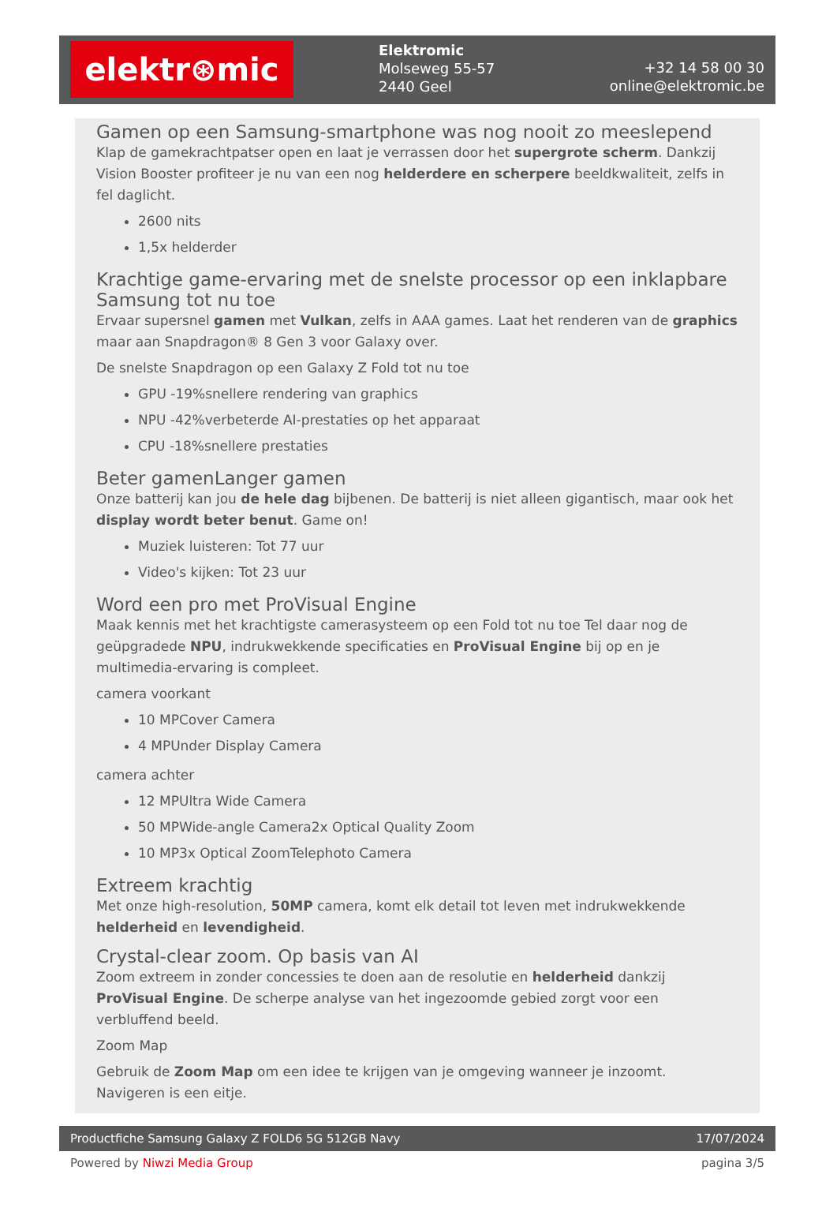elektr⊛mic
Elektromic
Molseweg 55-57
2440 Geel
+32 14 58 00 30
online@elektromic.be
Gamen op een Samsung-smartphone was nog nooit zo meeslepend
Klap de gamekrachtpatser open en laat je verrassen door het supergrote scherm. Dankzij Vision Booster profiteer je nu van een nog helderdere en scherpere beeldkwaliteit, zelfs in fel daglicht.
2600 nits
1,5x helderder
Krachtige game-ervaring met de snelste processor op een inklapbare Samsung tot nu toe
Ervaar supersnel gamen met Vulkan, zelfs in AAA games. Laat het renderen van de graphics maar aan Snapdragon® 8 Gen 3 voor Galaxy over.
De snelste Snapdragon op een Galaxy Z Fold tot nu toe
GPU -19%snellere rendering van graphics
NPU -42%verbeterde AI-prestaties op het apparaat
CPU -18%snellere prestaties
Beter gamenLanger gamen
Onze batterij kan jou de hele dag bijbenen. De batterij is niet alleen gigantisch, maar ook het display wordt beter benut. Game on!
Muziek luisteren: Tot 77 uur
Video's kijken: Tot 23 uur
Word een pro met ProVisual Engine
Maak kennis met het krachtigste camerasysteem op een Fold tot nu toe Tel daar nog de geüpgradede NPU, indrukwekkende specificaties en ProVisual Engine bij op en je multimedia-ervaring is compleet.
camera voorkant
10 MPCover Camera
4 MPUnder Display Camera
camera achter
12 MPUltra Wide Camera
50 MPWide-angle Camera2x Optical Quality Zoom
10 MP3x Optical ZoomTelephoto Camera
Extreem krachtig
Met onze high-resolution, 50MP camera, komt elk detail tot leven met indrukwekkende helderheid en levendigheid.
Crystal-clear zoom. Op basis van AI
Zoom extreem in zonder concessies te doen aan de resolutie en helderheid dankzij ProVisual Engine. De scherpe analyse van het ingezoomde gebied zorgt voor een verbluffend beeld.
Zoom Map
Gebruik de Zoom Map om een idee te krijgen van je omgeving wanneer je inzoomt. Navigeren is een eitje.
Productfiche Samsung Galaxy Z FOLD6 5G 512GB Navy 17/07/2024
Powered by Niwzi Media Group pagina 3/5